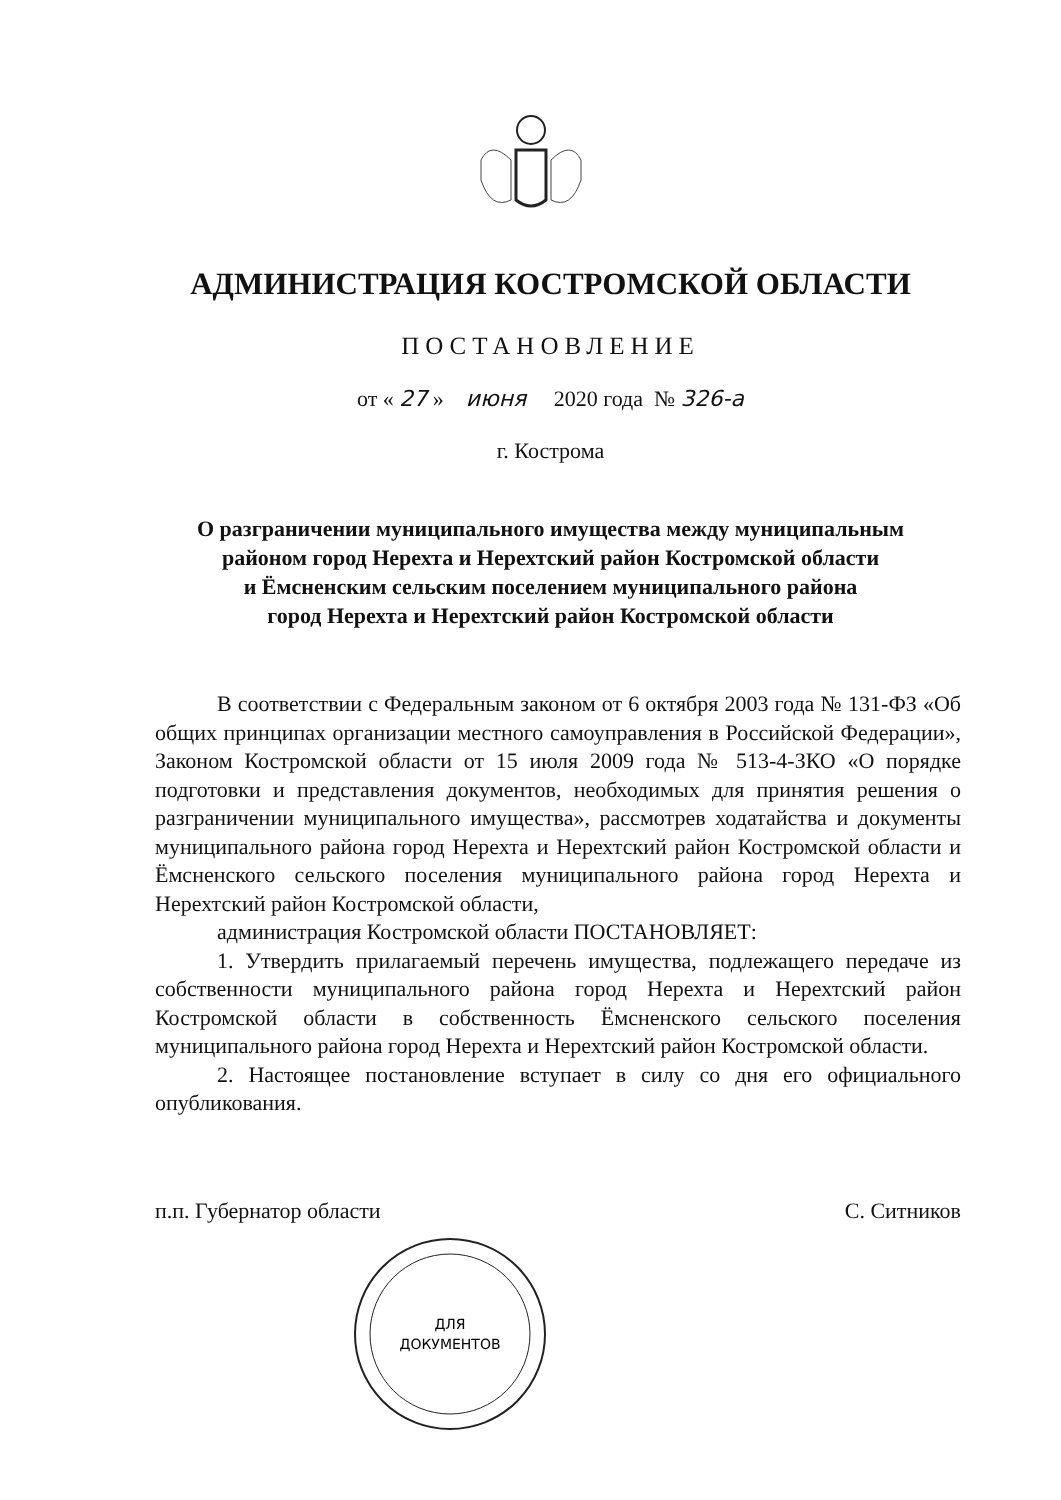АДМИНИСТРАЦИЯ КОСТРОМСКОЙ ОБЛАСТИ
ПОСТАНОВЛЕНИЕ
от « 27 » июня 2020 года № 326-а
г. Кострома
О разграничении муниципального имущества между муниципальным
районом город Нерехта и Нерехтский район Костромской области
и Ёмсненским сельским поселением муниципального района
город Нерехта и Нерехтский район Костромской области
В соответствии с Федеральным законом от 6 октября 2003 года № 131-ФЗ «Об общих принципах организации местного самоуправления в Российской Федерации», Законом Костромской области от 15 июля 2009 года № 513-4-ЗКО «О порядке подготовки и представления документов, необходимых для принятия решения о разграничении муниципального имущества», рассмотрев ходатайства и документы муниципального района город Нерехта и Нерехтский район Костромской области и Ёмсненского сельского поселения муниципального района город Нерехта и Нерехтский район Костромской области,
администрация Костромской области ПОСТАНОВЛЯЕТ:
1. Утвердить прилагаемый перечень имущества, подлежащего передаче из собственности муниципального района город Нерехта и Нерехтский район Костромской области в собственность Ёмсненского сельского поселения муниципального района город Нерехта и Нерехтский район Костромской области.
2. Настоящее постановление вступает в силу со дня его официального опубликования.
п.п. Губернатор области С. Ситников
ДЛЯ
ДОКУМЕНТОВ